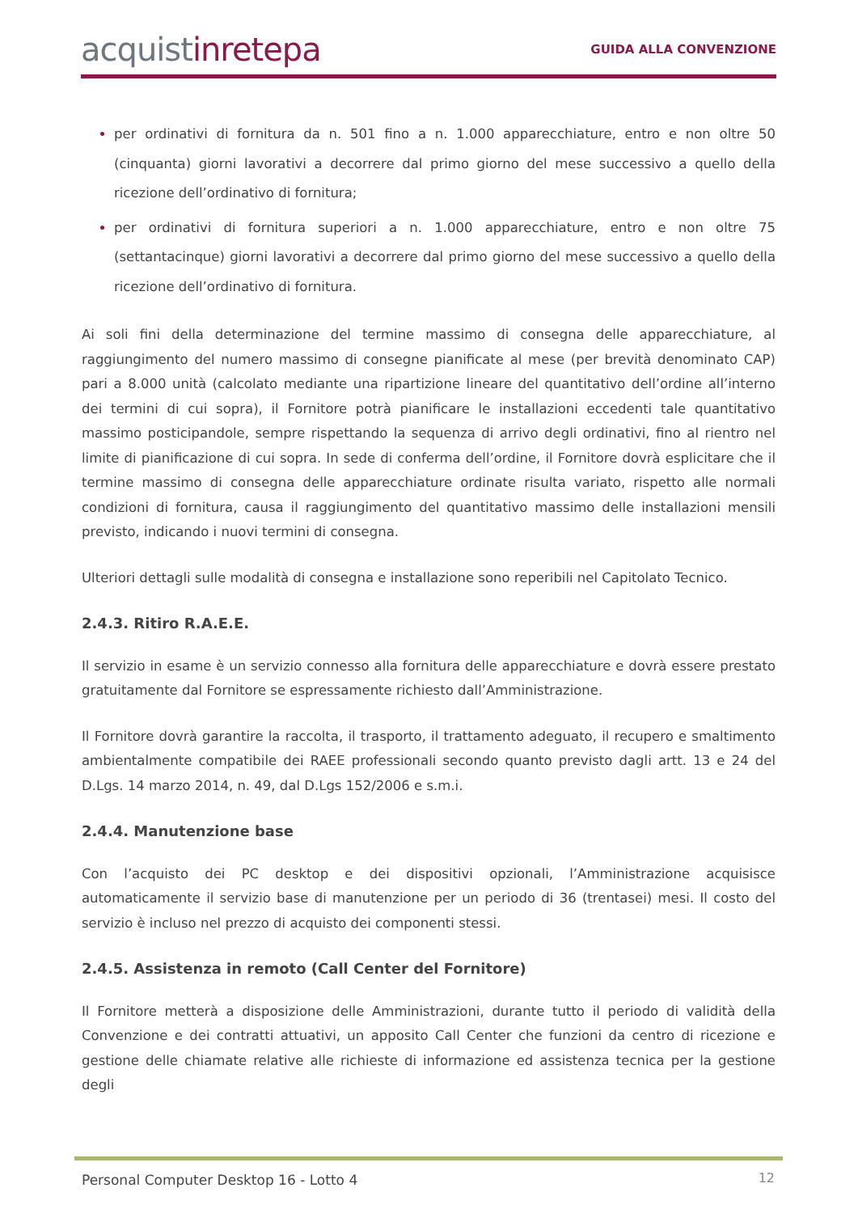acquistinretepa
GUIDA ALLA CONVENZIONE
per ordinativi di fornitura da n. 501 fino a n. 1.000 apparecchiature, entro e non oltre 50 (cinquanta) giorni lavorativi a decorrere dal primo giorno del mese successivo a quello della ricezione dell’ordinativo di fornitura;
per ordinativi di fornitura superiori a n. 1.000 apparecchiature, entro e non oltre 75 (settantacinque) giorni lavorativi a decorrere dal primo giorno del mese successivo a quello della ricezione dell’ordinativo di fornitura.
Ai soli fini della determinazione del termine massimo di consegna delle apparecchiature, al raggiungimento del numero massimo di consegne pianificate al mese (per brevità denominato CAP) pari a 8.000 unità (calcolato mediante una ripartizione lineare del quantitativo dell’ordine all’interno dei termini di cui sopra), il Fornitore potrà pianificare le installazioni eccedenti tale quantitativo massimo posticipandole, sempre rispettando la sequenza di arrivo degli ordinativi, fino al rientro nel limite di pianificazione di cui sopra. In sede di conferma dell’ordine, il Fornitore dovrà esplicitare che il termine massimo di consegna delle apparecchiature ordinate risulta variato, rispetto alle normali condizioni di fornitura, causa il raggiungimento del quantitativo massimo delle installazioni mensili previsto, indicando i nuovi termini di consegna.
Ulteriori dettagli sulle modalità di consegna e installazione sono reperibili nel Capitolato Tecnico.
2.4.3. Ritiro R.A.E.E.
Il servizio in esame è un servizio connesso alla fornitura delle apparecchiature e dovrà essere prestato gratuitamente dal Fornitore se espressamente richiesto dall’Amministrazione.
Il Fornitore dovrà garantire la raccolta, il trasporto, il trattamento adeguato, il recupero e smaltimento ambientalmente compatibile dei RAEE professionali secondo quanto previsto dagli artt. 13 e 24 del D.Lgs. 14 marzo 2014, n. 49, dal D.Lgs 152/2006 e s.m.i.
2.4.4. Manutenzione base
Con l’acquisto dei PC desktop e dei dispositivi opzionali, l’Amministrazione acquisisce automaticamente il servizio base di manutenzione per un periodo di 36 (trentasei) mesi. Il costo del servizio è incluso nel prezzo di acquisto dei componenti stessi.
2.4.5. Assistenza in remoto (Call Center del Fornitore)
Il Fornitore metterà a disposizione delle Amministrazioni, durante tutto il periodo di validità della Convenzione e dei contratti attuativi, un apposito Call Center che funzioni da centro di ricezione e gestione delle chiamate relative alle richieste di informazione ed assistenza tecnica per la gestione degli
Personal Computer Desktop 16 - Lotto 4
12